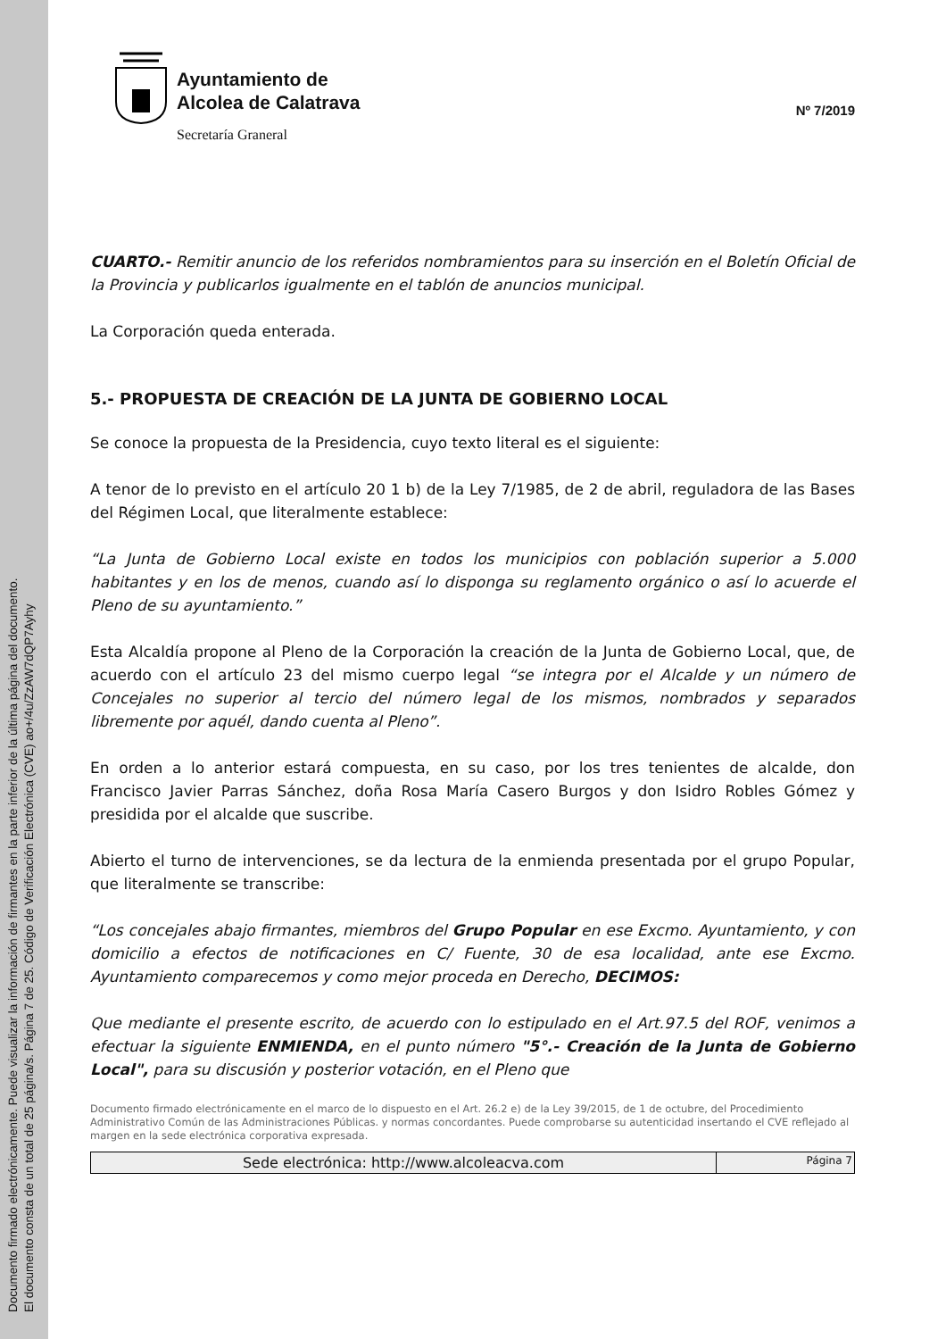Documento firmado electrónicamente. Puede visualizar la información de firmantes en la parte inferior de la última página del documento.
El documento consta de un total de 25 página/s. Página 7 de 25. Código de Verificación Electrónica (CVE) ao+/4u/ZzAW7dQP7Ayhy
Ayuntamiento de
Alcolea de Calatrava
Secretaría Graneral
Nº 7/2019
CUARTO.- Remitir anuncio de los referidos nombramientos para su inserción en el Boletín Oficial de la Provincia y publicarlos igualmente en el tablón de anuncios municipal.
La Corporación queda enterada.
5.- PROPUESTA DE CREACIÓN DE LA JUNTA DE GOBIERNO LOCAL
Se conoce la propuesta de la Presidencia, cuyo texto literal es el siguiente:
A tenor de lo previsto en el artículo 20 1 b) de la Ley 7/1985, de 2 de abril, reguladora de las Bases del Régimen Local, que literalmente establece:
“La Junta de Gobierno Local existe en todos los municipios con población superior a 5.000 habitantes y en los de menos, cuando así lo disponga su reglamento orgánico o así lo acuerde el Pleno de su ayuntamiento.”
Esta Alcaldía propone al Pleno de la Corporación la creación de la Junta de Gobierno Local, que, de acuerdo con el artículo 23 del mismo cuerpo legal “se integra por el Alcalde y un número de Concejales no superior al tercio del número legal de los mismos, nombrados y separados libremente por aquél, dando cuenta al Pleno”.
En orden a lo anterior estará compuesta, en su caso, por los tres tenientes de alcalde, don Francisco Javier Parras Sánchez, doña Rosa María Casero Burgos y don Isidro Robles Gómez y presidida por el alcalde que suscribe.
Abierto el turno de intervenciones, se da lectura de la enmienda presentada por el grupo Popular, que literalmente se transcribe:
“Los concejales abajo firmantes, miembros del Grupo Popular en ese Excmo. Ayuntamiento, y con domicilio a efectos de notificaciones en C/ Fuente, 30 de esa localidad, ante ese Excmo. Ayuntamiento comparecemos y como mejor proceda en Derecho, DECIMOS:
Que mediante el presente escrito, de acuerdo con lo estipulado en el Art.97.5 del ROF, venimos a efectuar la siguiente ENMIENDA, en el punto número "5°.- Creación de la Junta de Gobierno Local", para su discusión y posterior votación, en el Pleno que
Documento firmado electrónicamente en el marco de lo dispuesto en el Art. 26.2 e) de la Ley 39/2015, de 1 de octubre, del Procedimiento Administrativo Común de las Administraciones Públicas. y normas concordantes. Puede comprobarse su autenticidad insertando el CVE reflejado al margen en la sede electrónica corporativa expresada.
| Sede electrónica: http://www.alcoleacva.com | Página 7 |